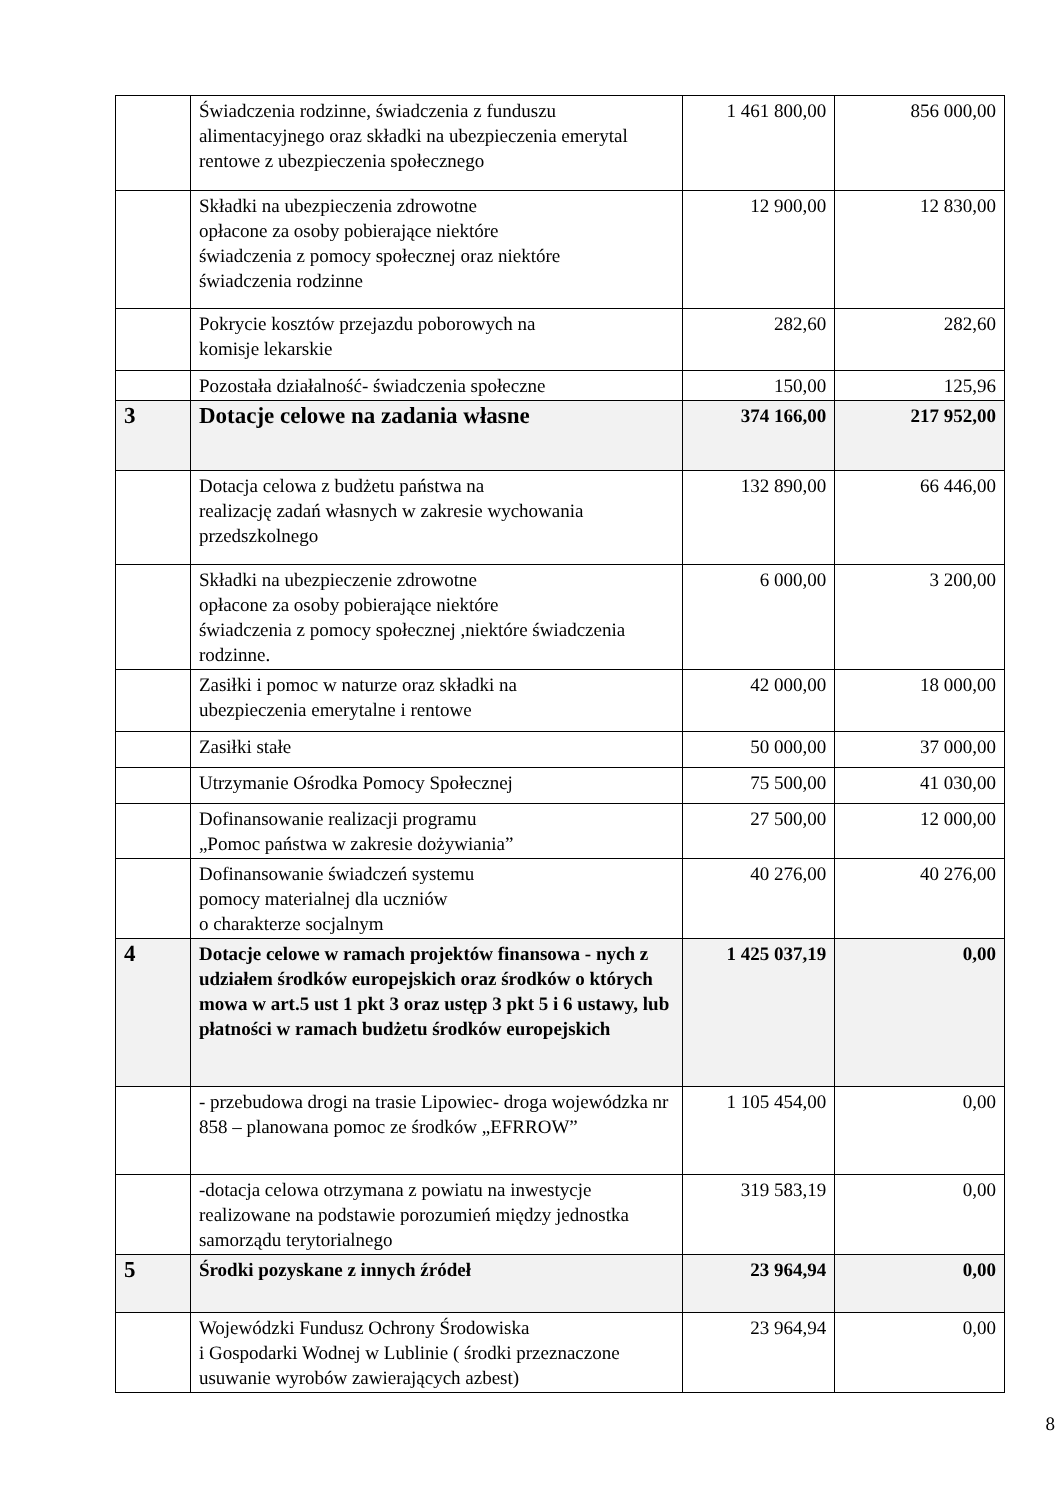| | Świadczenia rodzinne, świadczenia z funduszu alimentacyjnego oraz składki na ubezpieczenia emerytal rentowe z ubezpieczenia społecznego | 1 461 800,00 | 856 000,00 |
| | Składki na ubezpieczenia zdrowotne opłacone za osoby pobierające niektóre świadczenia z pomocy społecznej oraz niektóre świadczenia rodzinne | 12 900,00 | 12 830,00 |
| | Pokrycie kosztów przejazdu poborowych na komisje lekarskie | 282,60 | 282,60 |
| | Pozostała działalność- świadczenia społeczne | 150,00 | 125,96 |
| 3 | Dotacje celowe na zadania własne | 374 166,00 | 217 952,00 |
| | Dotacja celowa z budżetu państwa na realizację zadań własnych w zakresie wychowania przedszkolnego | 132 890,00 | 66 446,00 |
| | Składki na ubezpieczenie zdrowotne opłacone za osoby pobierające niektóre świadczenia z pomocy społecznej ,niektóre świadczenia rodzinne. | 6 000,00 | 3 200,00 |
| | Zasiłki i pomoc w naturze oraz składki na ubezpieczenia emerytalne i rentowe | 42 000,00 | 18 000,00 |
| | Zasiłki stałe | 50 000,00 | 37 000,00 |
| | Utrzymanie Ośrodka Pomocy Społecznej | 75 500,00 | 41 030,00 |
| | Dofinansowanie realizacji programu „Pomoc państwa w zakresie dożywiania” | 27 500,00 | 12 000,00 |
| | Dofinansowanie świadczeń systemu pomocy materialnej dla uczniów o charakterze socjalnym | 40 276,00 | 40 276,00 |
| 4 | Dotacje celowe w ramach projektów finansowa - nych z udziałem środków europejskich oraz środków o których mowa w art.5 ust 1 pkt 3 oraz ustęp 3 pkt 5 i 6 ustawy, lub płatności w ramach budżetu środków europejskich | 1 425 037,19 | 0,00 |
| | - przebudowa drogi na trasie Lipowiec- droga wojewódzka nr 858 – planowana pomoc ze środków „EFRROW” | 1 105 454,00 | 0,00 |
| | -dotacja celowa otrzymana z powiatu na inwestycje realizowane na podstawie porozumień między jednostka samorządu terytorialnego | 319 583,19 | 0,00 |
| 5 | Środki pozyskane z innych źródeł | 23 964,94 | 0,00 |
| | Wojewódzki Fundusz Ochrony Środowiska i Gospodarki Wodnej w Lublinie ( środki przeznaczone usuwanie wyrobów zawierających azbest) | 23 964,94 | 0,00 |
8